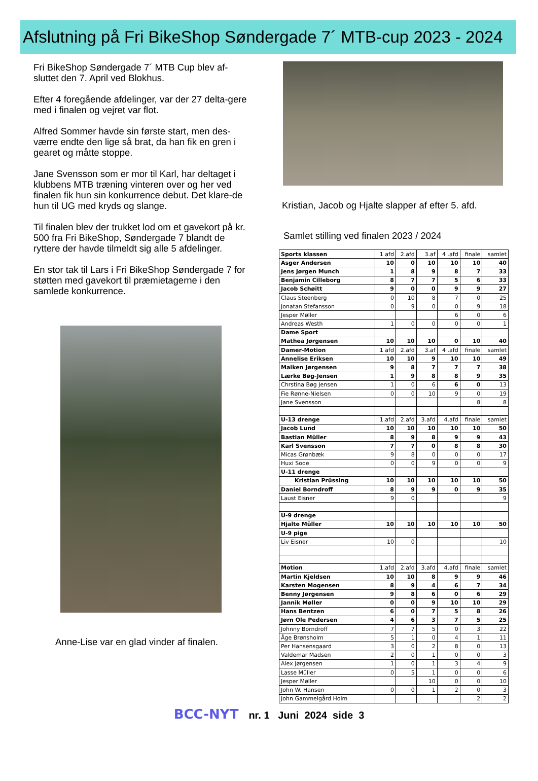Afslutning på Fri BikeShop Søndergade 7´ MTB-cup 2023 - 2024
Fri BikeShop Søndergade 7´ MTB Cup blev af-sluttet den 7. April ved Blokhus.
Efter 4 foregående afdelinger, var der 27 delta-gere med i finalen og vejret var flot.
Alfred Sommer havde sin første start, men des-værre endte den lige så brat, da han fik en gren i gearet og måtte stoppe.
Jane Svensson som er mor til Karl, har deltaget i klubbens MTB træning vinteren over og her ved finalen fik hun sin konkurrence debut. Det klare-de hun til UG med kryds og slange.
Til finalen blev der trukket lod om et gavekort på kr. 500 fra Fri BikeShop, Søndergade 7 blandt de ryttere der havde tilmeldt sig alle 5 afdelinger.
En stor tak til Lars i Fri BikeShop Søndergade 7 for støtten med gavekort til præmietagerne i den samlede konkurrence.
Anne-Lise var en glad vinder af finalen.
Kristian, Jacob og Hjalte slapper af efter 5. afd.
Samlet stilling ved finalen 2023 / 2024
| Sports klassen | 1 afd | 2.afd | 3.af | 4 .afd | finale | samlet |
| Asger Andersen | 10 | 0 | 10 | 10 | 10 | 40 |
| Jens Jørgen Munch | 1 | 8 | 9 | 8 | 7 | 33 |
| Benjamin Cilleborg | 8 | 7 | 7 | 5 | 6 | 33 |
| Jacob Schøitt | 9 | 0 | 0 | 9 | 9 | 27 |
| Claus Steenberg | 0 | 10 | 8 | 7 | 0 | 25 |
| Jonatan Stefansson | 0 | 9 | 0 | 0 | 9 | 18 |
| Jesper Møller | | | | 6 | 0 | 6 |
| Andreas Westh | 1 | 0 | 0 | 0 | 0 | 1 |
| Dame Sport | | | | | | |
| Mathea Jørgensen | 10 | 10 | 10 | 0 | 10 | 40 |
| Damer-Motion | 1 afd | 2.afd | 3.af | 4 .afd | finale | samlet |
| Annelise Eriksen | 10 | 10 | 9 | 10 | 10 | 49 |
| Maiken Jørgensen | 9 | 8 | 7 | 7 | 7 | 38 |
| Lærke Bøg-Jensen | 1 | 9 | 8 | 8 | 9 | 35 |
| Chrstina Bøg Jensen | 1 | 0 | 6 | 6 | 0 | 13 |
| Fie Rønne-Nielsen | 0 | 0 | 10 | 9 | 0 | 19 |
| Jane Svensson | | | | | 8 | 8 |
| U-13 drenge | 1.afd | 2.afd | 3.afd | 4.afd | finale | samlet |
| Jacob Lund | 10 | 10 | 10 | 10 | 10 | 50 |
| Bastian Müller | 8 | 9 | 8 | 9 | 9 | 43 |
| Karl Svensson | 7 | 7 | 0 | 8 | 8 | 30 |
| Micas Grønbæk | 9 | 8 | 0 | 0 | 0 | 17 |
| Huxi Sode | 0 | 0 | 9 | 0 | 0 | 9 |
| U-11 drenge | | | | | | |
| Kristian Prüssing | 10 | 10 | 10 | 10 | 10 | 50 |
| Daniel Borndroff | 8 | 9 | 9 | 0 | 9 | 35 |
| Laust Eisner | 9 | 0 | | | | 9 |
| U-9 drenge | | | | | | |
| Hjalte Müller | 10 | 10 | 10 | 10 | 10 | 50 |
| U-9 pige | | | | | | |
| Liv Eisner | 10 | 0 | | | | 10 |
| Motion | 1.afd | 2.afd | 3.afd | 4.afd | finale | samlet |
| Martin Kjeldsen | 10 | 10 | 8 | 9 | 9 | 46 |
| Karsten Mogensen | 8 | 9 | 4 | 6 | 7 | 34 |
| Benny Jørgensen | 9 | 8 | 6 | 0 | 6 | 29 |
| Jannik Møller | 0 | 0 | 9 | 10 | 10 | 29 |
| Hans Bentzen | 6 | 0 | 7 | 5 | 8 | 26 |
| Jørn Ole Pedersen | 4 | 6 | 3 | 7 | 5 | 25 |
| Johnny Borndroff | 7 | 7 | 5 | 0 | 3 | 22 |
| Åge Brønsholm | 5 | 1 | 0 | 4 | 1 | 11 |
| Per Hansensgaard | 3 | 0 | 2 | 8 | 0 | 13 |
| Valdemar Madsen | 2 | 0 | 1 | 0 | 0 | 3 |
| Alex Jørgensen | 1 | 0 | 1 | 3 | 4 | 9 |
| Lasse Müller | 0 | 5 | 1 | 0 | 0 | 6 |
| Jesper Møller | | | 10 | 0 | 0 | 10 |
| John W. Hansen | 0 | 0 | 1 | 2 | 0 | 3 |
| John Gammelgård Holm | | | | | 2 | 2 |
BCC-NYT nr. 1 Juni 2024 side 3